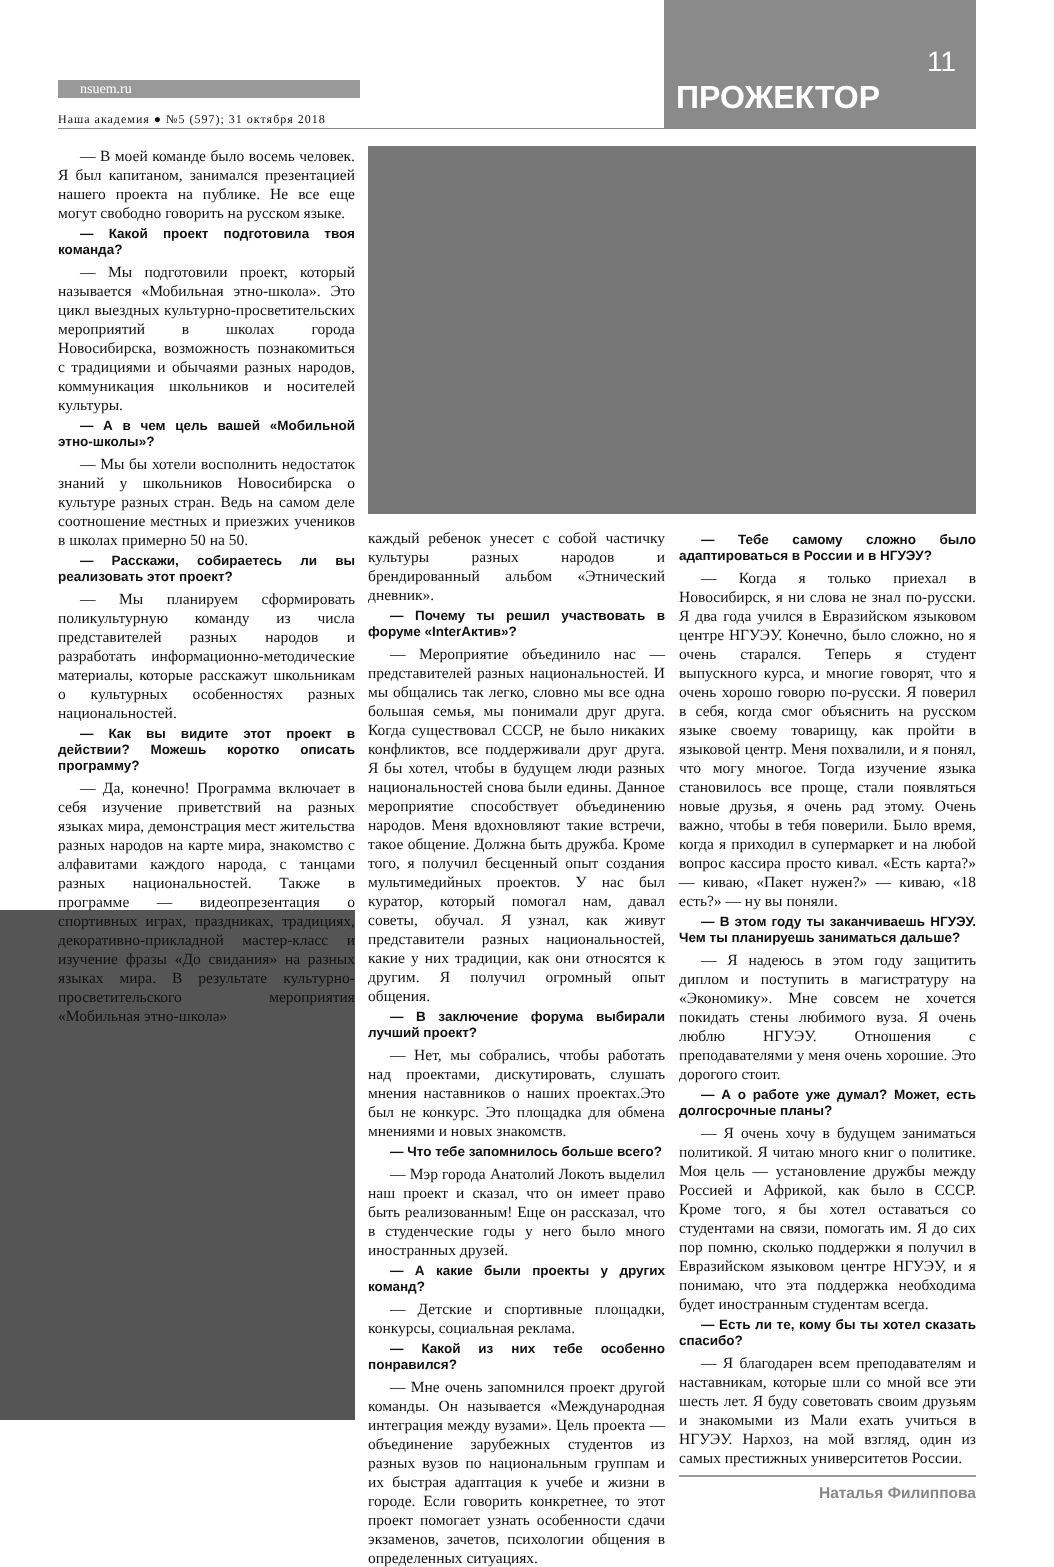nsuem.ru
Наша академия ● №5 (597); 31 октября 2018
11
ПРОЖЕКТОР
— В моей команде было восемь человек. Я был капитаном, занимался презентацией нашего проекта на публике. Не все еще могут свободно говорить на русском языке.
— Какой проект подготовила твоя команда?
— Мы подготовили проект, который называется «Мобильная этно-школа». Это цикл выездных культурно-просветительских мероприятий в школах города Новосибирска, возможность познакомиться с традициями и обычаями разных народов, коммуникация школьников и носителей культуры.
— А в чем цель вашей «Мобильной этно-школы»?
— Мы бы хотели восполнить недостаток знаний у школьников Новосибирска о культуре разных стран. Ведь на самом деле соотношение местных и приезжих учеников в школах примерно 50 на 50.
— Расскажи, собираетесь ли вы реализовать этот проект?
— Мы планируем сформировать поликультурную команду из числа представителей разных народов и разработать информационно-методические материалы, которые расскажут школьникам о культурных особенностях разных национальностей.
— Как вы видите этот проект в действии? Можешь коротко описать программу?
— Да, конечно! Программа включает в себя изучение приветствий на разных языках мира, демонстрация мест жительства разных народов на карте мира, знакомство с алфавитами каждого народа, с танцами разных национальностей. Также в программе — видеопрезентация о спортивных играх, праздниках, традициях, декоративно-прикладной мастер-класс и изучение фразы «До свидания» на разных языках мира. В результате культурно-просветительского мероприятия «Мобильная этно-школа»
каждый ребенок унесет с собой частичку культуры разных народов и брендированный альбом «Этнический дневник».
— Почему ты решил участвовать в форуме «InterАктив»?
— Мероприятие объединило нас — представителей разных национальностей. И мы общались так легко, словно мы все одна большая семья, мы понимали друг друга. Когда существовал СССР, не было никаких конфликтов, все поддерживали друг друга. Я бы хотел, чтобы в будущем люди разных национальностей снова были едины. Данное мероприятие способствует объединению народов. Меня вдохновляют такие встречи, такое общение. Должна быть дружба. Кроме того, я получил бесценный опыт создания мультимедийных проектов. У нас был куратор, который помогал нам, давал советы, обучал. Я узнал, как живут представители разных национальностей, какие у них традиции, как они относятся к другим. Я получил огромный опыт общения.
— В заключение форума выбирали лучший проект?
— Нет, мы собрались, чтобы работать над проектами, дискутировать, слушать мнения наставников о наших проектах.Это был не конкурс. Это площадка для обмена мнениями и новых знакомств.
— Что тебе запомнилось больше всего?
— Мэр города Анатолий Локоть выделил наш проект и сказал, что он имеет право быть реализованным! Еще он рассказал, что в студенческие годы у него было много иностранных друзей.
— А какие были проекты у других команд?
— Детские и спортивные площадки, конкурсы, социальная реклама.
— Какой из них тебе особенно понравился?
— Мне очень запомнился проект другой команды. Он называется «Международная интеграция между вузами». Цель проекта — объединение зарубежных студентов из разных вузов по национальным группам и их быстрая адаптация к учебе и жизни в городе. Если говорить конкретнее, то этот проект помогает узнать особенности сдачи экзаменов, зачетов, психологии общения в определенных ситуациях.
— Тебе самому сложно было адаптироваться в России и в НГУЭУ?
— Когда я только приехал в Новосибирск, я ни слова не знал по-русски. Я два года учился в Евразийском языковом центре НГУЭУ. Конечно, было сложно, но я очень старался. Теперь я студент выпускного курса, и многие говорят, что я очень хорошо говорю по-русски. Я поверил в себя, когда смог объяснить на русском языке своему товарищу, как пройти в языковой центр. Меня похвалили, и я понял, что могу многое. Тогда изучение языка становилось все проще, стали появляться новые друзья, я очень рад этому. Очень важно, чтобы в тебя поверили. Было время, когда я приходил в супермаркет и на любой вопрос кассира просто кивал. «Есть карта?» — киваю, «Пакет нужен?» — киваю, «18 есть?» — ну вы поняли.
— В этом году ты заканчиваешь НГУЭУ. Чем ты планируешь заниматься дальше?
— Я надеюсь в этом году защитить диплом и поступить в магистратуру на «Экономику». Мне совсем не хочется покидать стены любимого вуза. Я очень люблю НГУЭУ. Отношения с преподавателями у меня очень хорошие. Это дорогого стоит.
— А о работе уже думал? Может, есть долгосрочные планы?
— Я очень хочу в будущем заниматься политикой. Я читаю много книг о политике. Моя цель — установление дружбы между Россией и Африкой, как было в СССР. Кроме того, я бы хотел оставаться со студентами на связи, помогать им. Я до сих пор помню, сколько поддержки я получил в Евразийском языковом центре НГУЭУ, и я понимаю, что эта поддержка необходима будет иностранным студентам всегда.
— Есть ли те, кому бы ты хотел сказать спасибо?
— Я благодарен всем преподавателям и наставникам, которые шли со мной все эти шесть лет. Я буду советовать своим друзьям и знакомыми из Мали ехать учиться в НГУЭУ. Нархоз, на мой взгляд, один из самых престижных университетов России.
Наталья Филиппова